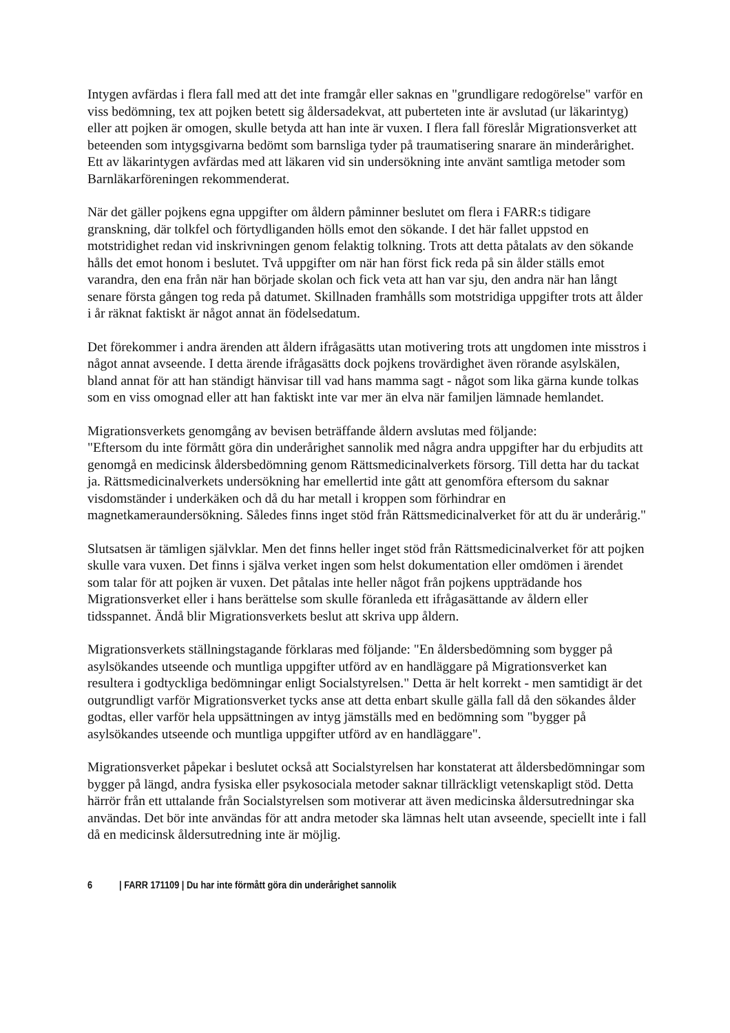Intygen avfärdas i flera fall med att det inte framgår eller saknas en "grundligare redogörelse" varför en viss bedömning, tex att pojken betett sig åldersadekvat, att puberteten inte är avslutad (ur läkarintyg) eller att pojken är omogen, skulle betyda att han inte är vuxen. I flera fall föreslår Migrationsverket att beteenden som intygsgivarna bedömt som barnsliga tyder på traumatisering snarare än minderårighet. Ett av läkarintygen avfärdas med att läkaren vid sin undersökning inte använt samtliga metoder som Barnläkarföreningen rekommenderat.
När det gäller pojkens egna uppgifter om åldern påminner beslutet om flera i FARR:s tidigare granskning, där tolkfel och förtydliganden hölls emot den sökande. I det här fallet uppstod en motstridighet redan vid inskrivningen genom felaktig tolkning. Trots att detta påtalats av den sökande hålls det emot honom i beslutet. Två uppgifter om när han först fick reda på sin ålder ställs emot varandra, den ena från när han började skolan och fick veta att han var sju, den andra när han långt senare första gången tog reda på datumet. Skillnaden framhålls som motstridiga uppgifter trots att ålder i år räknat faktiskt är något annat än födelsedatum.
Det förekommer i andra ärenden att åldern ifrågasätts utan motivering trots att ungdomen inte misstros i något annat avseende. I detta ärende ifrågasätts dock pojkens trovärdighet även rörande asylskälen, bland annat för att han ständigt hänvisar till vad hans mamma sagt - något som lika gärna kunde tolkas som en viss omognad eller att han faktiskt inte var mer än elva när familjen lämnade hemlandet.
Migrationsverkets genomgång av bevisen beträffande åldern avslutas med följande:
"Eftersom du inte förmått göra din underårighet sannolik med några andra uppgifter har du erbjudits att genomgå en medicinsk åldersbedömning genom Rättsmedicinalverkets försorg. Till detta har du tackat ja. Rättsmedicinalverkets undersökning har emellertid inte gått att genomföra eftersom du saknar visdomständer i underkäken och då du har metall i kroppen som förhindrar en magnetkameraundersökning. Således finns inget stöd från Rättsmedicinalverket för att du är underårig."
Slutsatsen är tämligen självklar. Men det finns heller inget stöd från Rättsmedicinalverket för att pojken skulle vara vuxen. Det finns i själva verket ingen som helst dokumentation eller omdömen i ärendet som talar för att pojken är vuxen. Det påtalas inte heller något från pojkens uppträdande hos Migrationsverket eller i hans berättelse som skulle föranleda ett ifrågasättande av åldern eller tidsspannet. Ändå blir Migrationsverkets beslut att skriva upp åldern.
Migrationsverkets ställningstagande förklaras med följande: "En åldersbedömning som bygger på asylsökandes utseende och muntliga uppgifter utförd av en handläggare på Migrationsverket kan resultera i godtyckliga bedömningar enligt Socialstyrelsen." Detta är helt korrekt - men samtidigt är det outgrundligt varför Migrationsverket tycks anse att detta enbart skulle gälla fall då den sökandes ålder godtas, eller varför hela uppsättningen av intyg jämställs med en bedömning som "bygger på asylsökandes utseende och muntliga uppgifter utförd av en handläggare".
Migrationsverket påpekar i beslutet också att Socialstyrelsen har konstaterat att åldersbedömningar som bygger på längd, andra fysiska eller psykosociala metoder saknar tillräckligt vetenskapligt stöd. Detta härrör från ett uttalande från Socialstyrelsen som motiverar att även medicinska åldersutredningar ska användas. Det bör inte användas för att andra metoder ska lämnas helt utan avseende, speciellt inte i fall då en medicinsk åldersutredning inte är möjlig.
6 | FARR 171109 | Du har inte förmått göra din underårighet sannolik